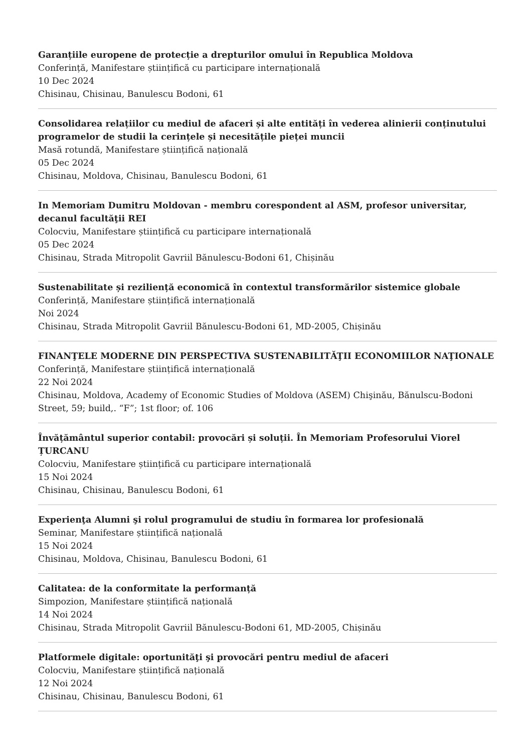Garanțiile europene de protecție a drepturilor omului în Republica Moldova
Conferință, Manifestare științifică cu participare internațională
10 Dec 2024
Chisinau, Chisinau, Banulescu Bodoni, 61
Consolidarea relațiilor cu mediul de afaceri și alte entități în vederea alinierii conținutului programelor de studii la cerințele și necesitățile pieței muncii
Masă rotundă, Manifestare științifică națională
05 Dec 2024
Chisinau, Moldova, Chisinau, Banulescu Bodoni, 61
In Memoriam Dumitru Moldovan - membru corespondent al ASM, profesor universitar, decanul facultăţii REI
Colocviu, Manifestare științifică cu participare internațională
05 Dec 2024
Chisinau, Strada Mitropolit Gavriil Bănulescu-Bodoni 61, Chișinău
Sustenabilitate și reziliență economică în contextul transformărilor sistemice globale
Conferință, Manifestare științifică internațională
Noi 2024
Chisinau, Strada Mitropolit Gavriil Bănulescu-Bodoni 61, MD-2005, Chișinău
FINANŢELE MODERNE DIN PERSPECTIVA SUSTENABILITĂŢII ECONOMIILOR NAŢIONALE
Conferință, Manifestare științifică internațională
22 Noi 2024
Chisinau, Moldova, Academy of Economic Studies of Moldova (ASEM) Chişinău, Bănulscu-Bodoni Street, 59; build,. “F”; 1st floor; of. 106
Învățământul superior contabil: provocări și soluții. În Memoriam Profesorului Viorel ȚURCANU
Colocviu, Manifestare științifică cu participare internațională
15 Noi 2024
Chisinau, Chisinau, Banulescu Bodoni, 61
Experienţa Alumni şi rolul programului de studiu în formarea lor profesională
Seminar, Manifestare științifică națională
15 Noi 2024
Chisinau, Moldova, Chisinau, Banulescu Bodoni, 61
Calitatea: de la conformitate la performanță
Simpozion, Manifestare științifică națională
14 Noi 2024
Chisinau, Strada Mitropolit Gavriil Bănulescu-Bodoni 61, MD-2005, Chișinău
Platformele digitale: oportunităţi şi provocări pentru mediul de afaceri
Colocviu, Manifestare științifică națională
12 Noi 2024
Chisinau, Chisinau, Banulescu Bodoni, 61